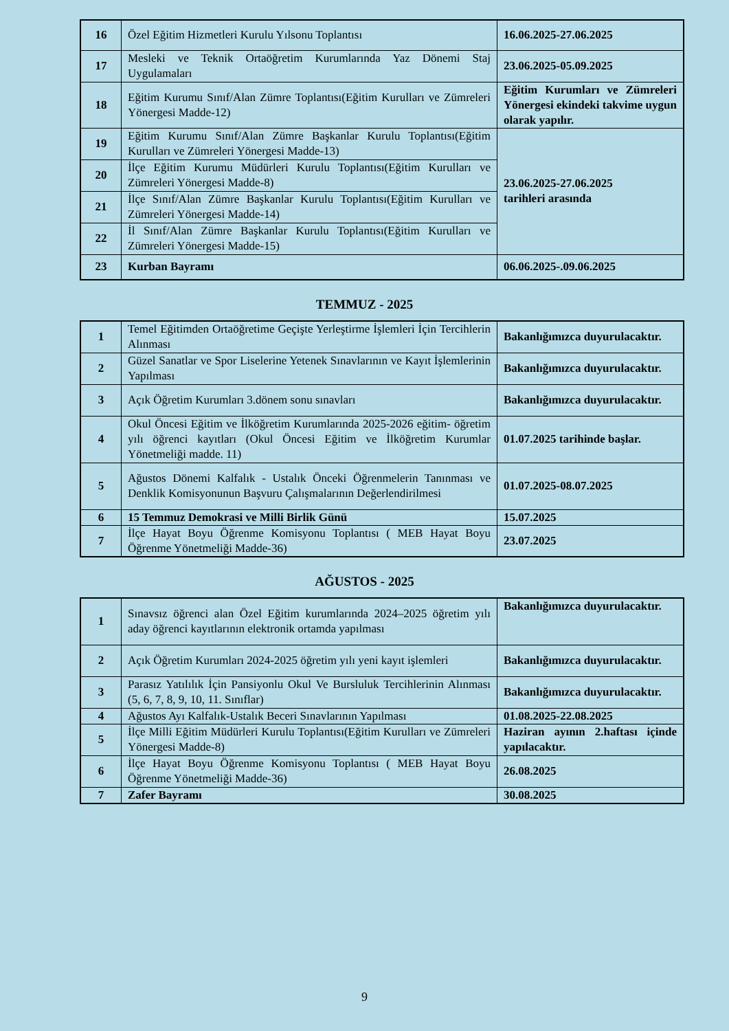| 16 | Özel Eğitim Hizmetleri Kurulu Yılsonu Toplantısı | 16.06.2025-27.06.2025 |
| 17 | Mesleki ve Teknik Ortaöğretim Kurumlarında Yaz Dönemi Staj Uygulamaları | 23.06.2025-05.09.2025 |
| 18 | Eğitim Kurumu Sınıf/Alan Zümre Toplantısı(Eğitim Kurulları ve Zümreleri Yönergesi Madde-12) | Eğitim Kurumları ve Zümreleri Yönergesi ekindeki takvime uygun olarak yapılır. |
| 19 | Eğitim Kurumu Sınıf/Alan Zümre Başkanlar Kurulu Toplantısı(Eğitim Kurulları ve Zümreleri Yönergesi Madde-13) | 23.06.2025-27.06.2025 tarihleri arasında |
| 20 | İlçe Eğitim Kurumu Müdürleri Kurulu Toplantısı(Eğitim Kurulları ve Zümreleri Yönergesi Madde-8) | |
| 21 | İlçe Sınıf/Alan Zümre Başkanlar Kurulu Toplantısı(Eğitim Kurulları ve Zümreleri Yönergesi Madde-14) | |
| 22 | İl Sınıf/Alan Zümre Başkanlar Kurulu Toplantısı(Eğitim Kurulları ve Zümreleri Yönergesi Madde-15) | |
| 23 | Kurban Bayramı | 06.06.2025-.09.06.2025 |
TEMMUZ - 2025
| 1 | Temel Eğitimden Ortaöğretime Geçişte Yerleştirme İşlemleri İçin Tercihlerin Alınması | Bakanlığımızca duyurulacaktır. |
| 2 | Güzel Sanatlar ve Spor Liselerine Yetenek Sınavlarının ve Kayıt İşlemlerinin Yapılması | Bakanlığımızca duyurulacaktır. |
| 3 | Açık Öğretim Kurumları 3.dönem sonu sınavları | Bakanlığımızca duyurulacaktır. |
| 4 | Okul Öncesi Eğitim ve İlköğretim Kurumlarında 2025-2026 eğitim- öğretim yılı öğrenci kayıtları (Okul Öncesi Eğitim ve İlköğretim Kurumlar Yönetmeliği madde. 11) | 01.07.2025 tarihinde başlar. |
| 5 | Ağustos Dönemi Kalfalık - Ustalık Önceki Öğrenmelerin Tanınması ve Denklik Komisyonunun Başvuru Çalışmalarının Değerlendirilmesi | 01.07.2025-08.07.2025 |
| 6 | 15 Temmuz Demokrasi ve Milli Birlik Günü | 15.07.2025 |
| 7 | İlçe Hayat Boyu Öğrenme Komisyonu Toplantısı ( MEB Hayat Boyu Öğrenme Yönetmeliği Madde-36) | 23.07.2025 |
AĞUSTOS - 2025
| 1 | Sınavsız öğrenci alan Özel Eğitim kurumlarında 2024–2025 öğretim yılı aday öğrenci kayıtlarının elektronik ortamda yapılması | Bakanlığımızca duyurulacaktır. |
| 2 | Açık Öğretim Kurumları 2024-2025 öğretim yılı yeni kayıt işlemleri | Bakanlığımızca duyurulacaktır. |
| 3 | Parasız Yatılılık İçin Pansiyonlu Okul Ve Bursluluk Tercihlerinin Alınması (5, 6, 7, 8, 9, 10, 11. Sınıflar) | Bakanlığımızca duyurulacaktır. |
| 4 | Ağustos Ayı Kalfalık-Ustalık Beceri Sınavlarının Yapılması | 01.08.2025-22.08.2025 |
| 5 | İlçe Milli Eğitim Müdürleri Kurulu Toplantısı(Eğitim Kurulları ve Zümreleri Yönergesi Madde-8) | Haziran ayının 2.haftası içinde yapılacaktır. |
| 6 | İlçe Hayat Boyu Öğrenme Komisyonu Toplantısı ( MEB Hayat Boyu Öğrenme Yönetmeliği Madde-36) | 26.08.2025 |
| 7 | Zafer Bayramı | 30.08.2025 |
9